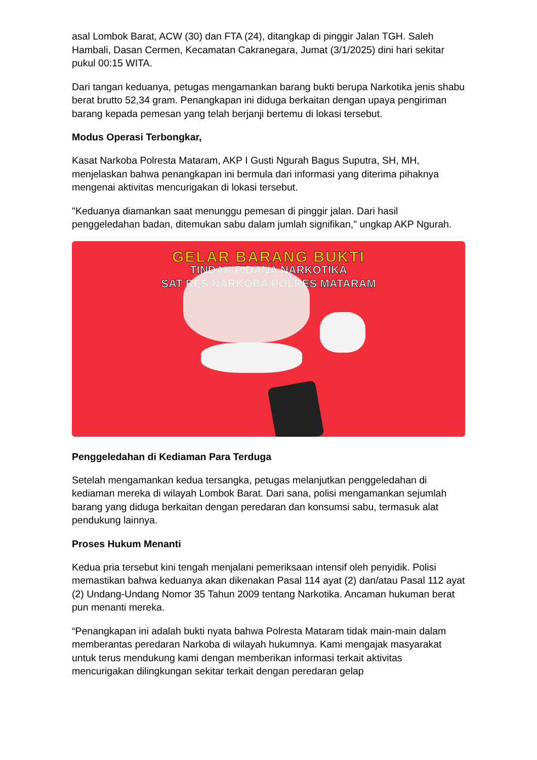asal Lombok Barat, ACW (30) dan FTA (24), ditangkap di pinggir Jalan TGH. Saleh Hambali, Dasan Cermen, Kecamatan Cakranegara, Jumat (3/1/2025) dini hari sekitar pukul 00:15 WITA.
Dari tangan keduanya, petugas mengamankan barang bukti berupa Narkotika jenis shabu berat brutto 52,34 gram. Penangkapan ini diduga berkaitan dengan upaya pengiriman barang kepada pemesan yang telah berjanji bertemu di lokasi tersebut.
Modus Operasi Terbongkar,
Kasat Narkoba Polresta Mataram, AKP I Gusti Ngurah Bagus Suputra, SH, MH, menjelaskan bahwa penangkapan ini bermula dari informasi yang diterima pihaknya mengenai aktivitas mencurigakan di lokasi tersebut.
"Keduanya diamankan saat menunggu pemesan di pinggir jalan. Dari hasil penggeledahan badan, ditemukan sabu dalam jumlah signifikan," ungkap AKP Ngurah.
GELAR BARANG BUKTI
TINDAK PIDANA NARKOTIKA
SAT RES NARKOBA POLRES MATARAM
Penggeledahan di Kediaman Para Terduga
Setelah mengamankan kedua tersangka, petugas melanjutkan penggeledahan di kediaman mereka di wilayah Lombok Barat. Dari sana, polisi mengamankan sejumlah barang yang diduga berkaitan dengan peredaran dan konsumsi sabu, termasuk alat pendukung lainnya.
Proses Hukum Menanti
Kedua pria tersebut kini tengah menjalani pemeriksaan intensif oleh penyidik. Polisi memastikan bahwa keduanya akan dikenakan Pasal 114 ayat (2) dan/atau Pasal 112 ayat (2) Undang-Undang Nomor 35 Tahun 2009 tentang Narkotika. Ancaman hukuman berat pun menanti mereka.
“Penangkapan ini adalah bukti nyata bahwa Polresta Mataram tidak main-main dalam memberantas peredaran Narkoba di wilayah hukumnya. Kami mengajak masyarakat untuk terus mendukung kami dengan memberikan informasi terkait aktivitas mencurigakan dilingkungan sekitar terkait dengan peredaran gelap